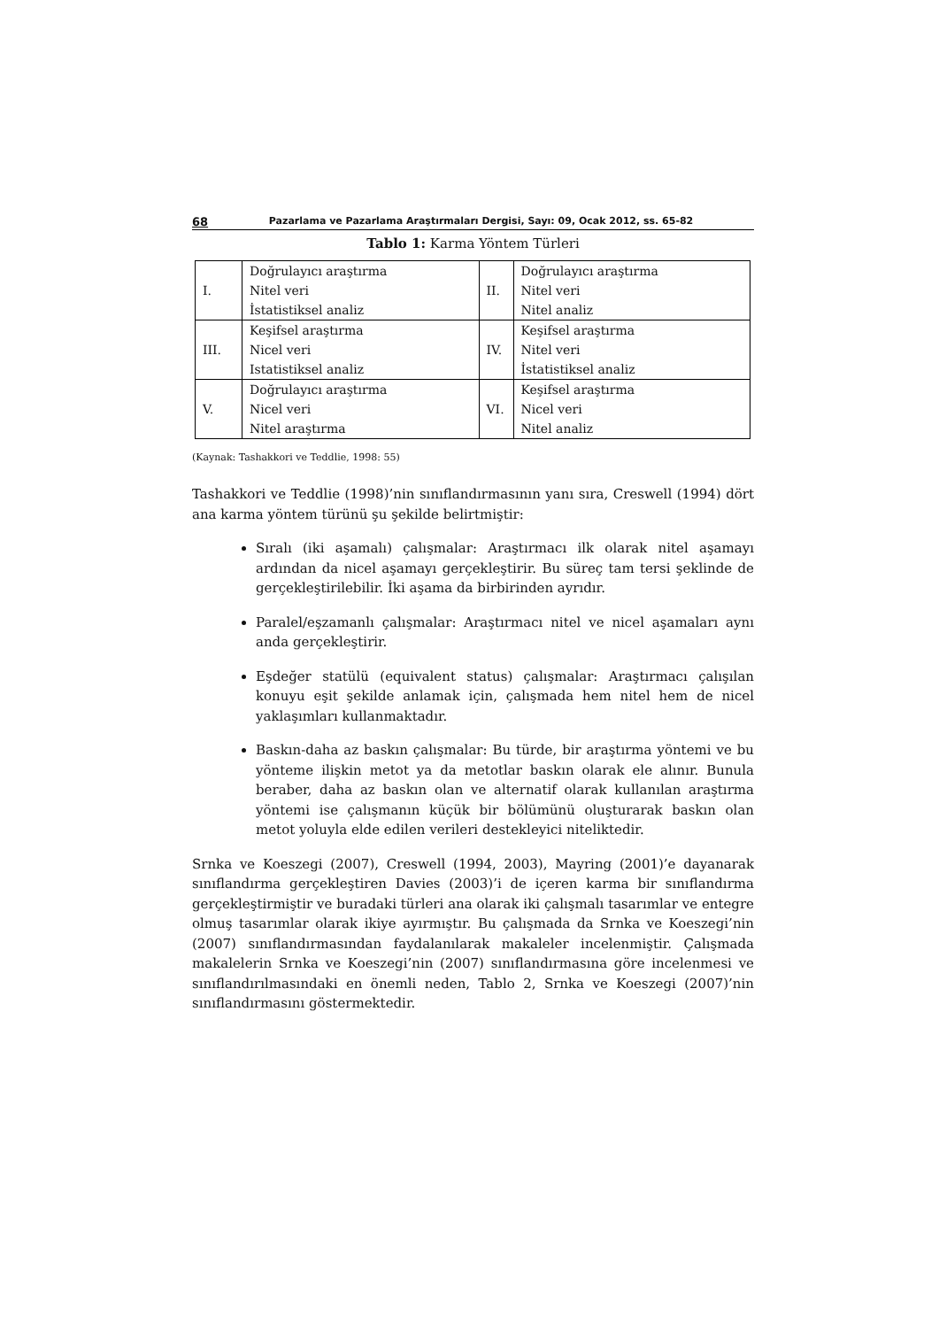68 Pazarlama ve Pazarlama Araştırmaları Dergisi, Sayı: 09, Ocak 2012, ss. 65-82
Tablo 1: Karma Yöntem Türleri
| I. | Doğrulayıcı araştırma Nitel veri İstatistiksel analiz | II. | Doğrulayıcı araştırma Nitel veri Nitel analiz |
| III. | Keşifsel araştırma Nicel veri Istatistiksel analiz | IV. | Keşifsel araştırma Nitel veri İstatistiksel analiz |
| V. | Doğrulayıcı araştırma Nicel veri Nitel araştırma | VI. | Keşifsel araştırma Nicel veri Nitel analiz |
(Kaynak: Tashakkori ve Teddlie, 1998: 55)
Tashakkori ve Teddlie (1998)’nin sınıflandırmasının yanı sıra, Creswell (1994) dört ana karma yöntem türünü şu şekilde belirtmiştir:
Sıralı (iki aşamalı) çalışmalar: Araştırmacı ilk olarak nitel aşamayı ardından da nicel aşamayı gerçekleştirir. Bu süreç tam tersi şeklinde de gerçekleştirilebilir. İki aşama da birbirinden ayrıdır.
Paralel/eşzamanlı çalışmalar: Araştırmacı nitel ve nicel aşamaları aynı anda gerçekleştirir.
Eşdeğer statülü (equivalent status) çalışmalar: Araştırmacı çalışılan konuyu eşit şekilde anlamak için, çalışmada hem nitel hem de nicel yaklaşımları kullanmaktadır.
Baskın-daha az baskın çalışmalar: Bu türde, bir araştırma yöntemi ve bu yönteme ilişkin metot ya da metotlar baskın olarak ele alınır. Bunula beraber, daha az baskın olan ve alternatif olarak kullanılan araştırma yöntemi ise çalışmanın küçük bir bölümünü oluşturarak baskın olan metot yoluyla elde edilen verileri destekleyici niteliktedir.
Srnka ve Koeszegi (2007), Creswell (1994, 2003), Mayring (2001)’e dayanarak sınıflandırma gerçekleştiren Davies (2003)’i de içeren karma bir sınıflandırma gerçekleştirmiştir ve buradaki türleri ana olarak iki çalışmalı tasarımlar ve entegre olmuş tasarımlar olarak ikiye ayırmıştır. Bu çalışmada da Srnka ve Koeszegi’nin (2007) sınıflandırmasından faydalanılarak makaleler incelenmiştir. Çalışmada makalelerin Srnka ve Koeszegi’nin (2007) sınıflandırmasına göre incelenmesi ve sınıflandırılmasındaki en önemli neden, Tablo 2, Srnka ve Koeszegi (2007)’nin sınıflandırmasını göstermektedir.